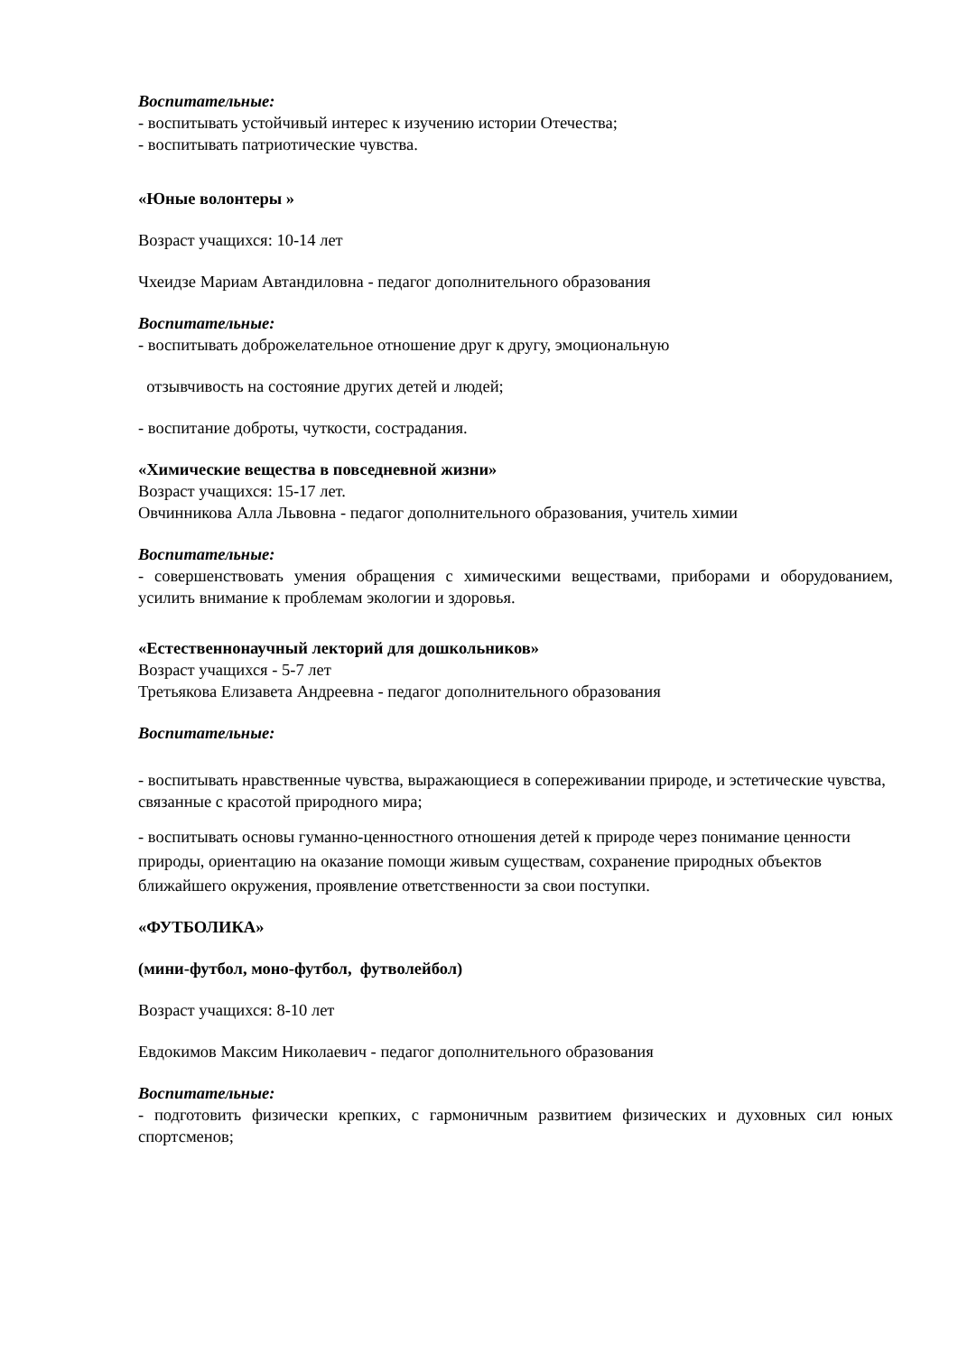Воспитательные:
- воспитывать устойчивый интерес к изучению истории Отечества;
- воспитывать патриотические чувства.
«Юные волонтеры »
Возраст учащихся: 10-14 лет
Чхеидзе Мариам Автандиловна - педагог дополнительного образования
Воспитательные:
- воспитывать доброжелательное отношение друг к другу, эмоциональную
отзывчивость на состояние других детей и людей;
- воспитание доброты, чуткости, сострадания.
«Химические вещества в повседневной жизни»
Возраст учащихся: 15-17 лет.
Овчинникова Алла Львовна - педагог дополнительного образования, учитель химии
Воспитательные:
- совершенствовать умения обращения с химическими веществами, приборами и оборудованием, усилить внимание к проблемам экологии и здоровья.
«Естественнонаучный лекторий для дошкольников»
Возраст учащихся - 5-7 лет
Третьякова Елизавета Андреевна - педагог дополнительного образования
Воспитательные:
- воспитывать нравственные чувства, выражающиеся в сопереживании природе, и эстетические чувства, связанные с красотой природного мира;
- воспитывать основы гуманно-ценностного отношения детей к природе через понимание ценности природы, ориентацию на оказание помощи живым существам, сохранение природных объектов ближайшего окружения, проявление ответственности за свои поступки.
«ФУТБОЛИКА»
(мини-футбол, моно-футбол, футволейбол)
Возраст учащихся: 8-10 лет
Евдокимов Максим Николаевич - педагог дополнительного образования
Воспитательные:
- подготовить физически крепких, с гармоничным развитием физических и духовных сил юных спортсменов;